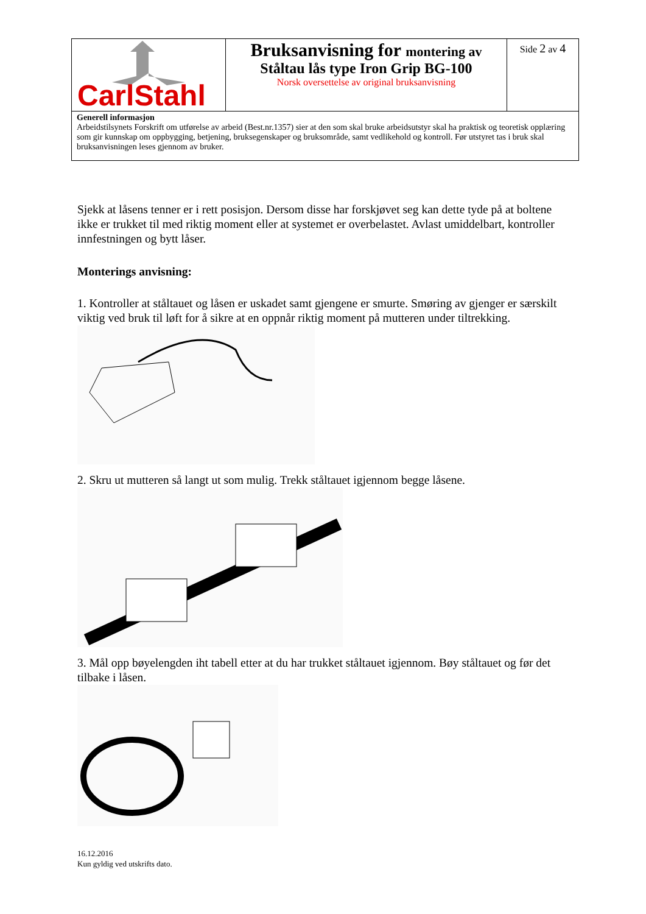| CarlStahl | Bruksanvisning for montering av Ståltau lås type Iron Grip BG-100 Norsk oversettelse av original bruksanvisning | Side 2 av 4 |
| Generell informasjon Arbeidstilsynets Forskrift om utførelse av arbeid (Best.nr.1357) sier at den som skal bruke arbeidsutstyr skal ha praktisk og teoretisk opplæring som gir kunnskap om oppbygging, betjening, bruksegenskaper og bruksområde, samt vedlikehold og kontroll. Før utstyret tas i bruk skal bruksanvisningen leses gjennom av bruker. | | |
Sjekk at låsens tenner er i rett posisjon. Dersom disse har forskjøvet seg kan dette tyde på at boltene ikke er trukket til med riktig moment eller at systemet er overbelastet. Avlast umiddelbart, kontroller innfestningen og bytt låser.
Monterings anvisning:
1. Kontroller at ståltauet og låsen er uskadet samt gjengene er smurte. Smøring av gjenger er særskilt viktig ved bruk til løft for å sikre at en oppnår riktig moment på mutteren under tiltrekking.
2. Skru ut mutteren så langt ut som mulig. Trekk ståltauet igjennom begge låsene.
3. Mål opp bøyelengden iht tabell etter at du har trukket ståltauet igjennom. Bøy ståltauet og før det tilbake i låsen.
16.12.2016
Kun gyldig ved utskrifts dato.